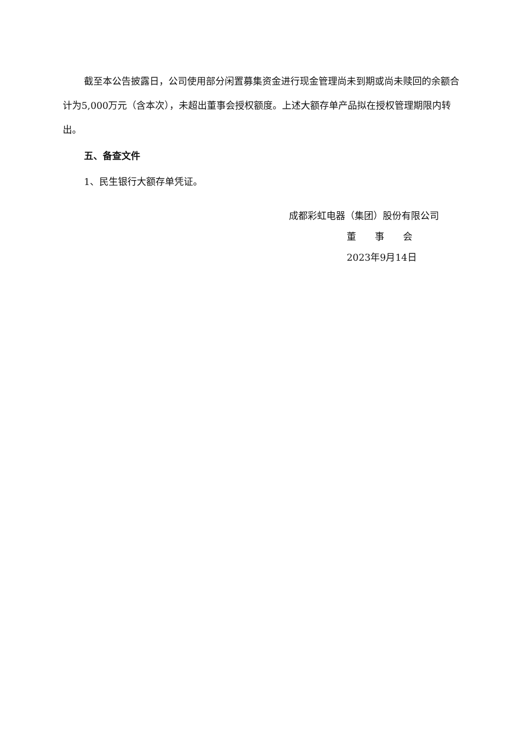截至本公告披露日，公司使用部分闲置募集资金进行现金管理尚未到期或尚未赎回的余额合计为5,000万元（含本次），未超出董事会授权额度。上述大额存单产品拟在授权管理期限内转出。
五、备查文件
1、民生银行大额存单凭证。
成都彩虹电器（集团）股份有限公司
董　　事　　会
2023年9月14日